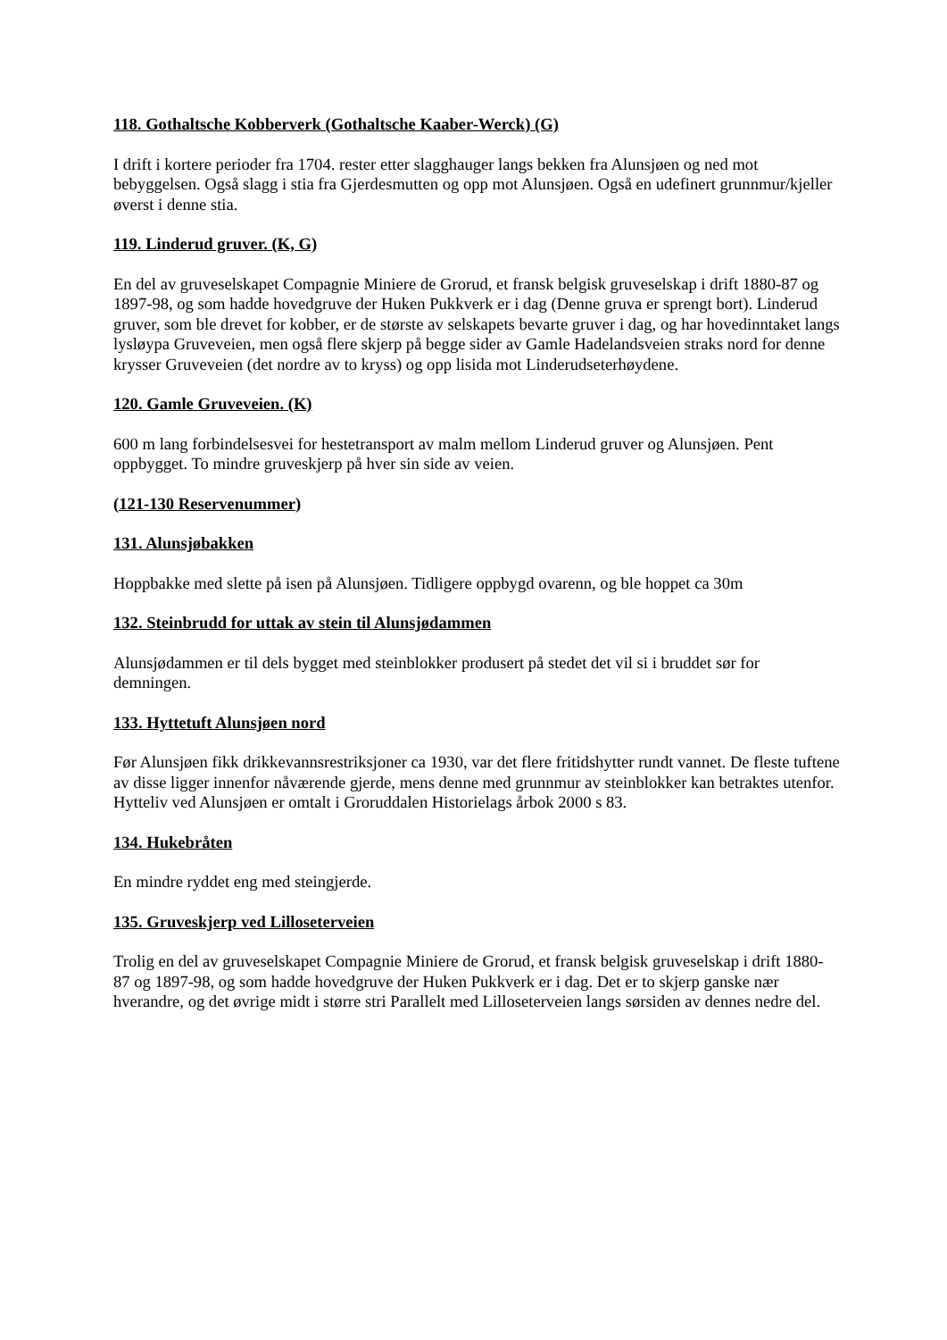118. Gothaltsche Kobberverk (Gothaltsche Kaaber-Werck) (G)
I drift i kortere perioder fra 1704. rester etter slagghauger langs bekken fra Alunsjøen og ned mot bebyggelsen. Også slagg i stia fra Gjerdesmutten og opp mot Alunsjøen. Også en udefinert grunnmur/kjeller øverst i denne stia.
119. Linderud gruver. (K, G)
En del av gruveselskapet Compagnie Miniere de Grorud, et fransk belgisk gruveselskap i drift 1880-87 og 1897-98, og som hadde hovedgruve der Huken Pukkverk er i dag (Denne gruva er sprengt bort). Linderud gruver, som ble drevet for kobber, er de største av selskapets bevarte gruver i dag, og har hovedinntaket langs lysløypa Gruveveien, men også flere skjerp på begge sider av Gamle Hadelandsveien straks nord for denne krysser Gruveveien (det nordre av to kryss) og opp lisida mot Linderudseterhøydene.
120. Gamle Gruveveien. (K)
600 m lang forbindelsesvei for hestetransport av malm mellom Linderud gruver og Alunsjøen. Pent oppbygget. To mindre gruveskjerp på hver sin side av veien.
(121-130 Reservenummer)
131. Alunsjøbakken
Hoppbakke med slette på isen på Alunsjøen. Tidligere oppbygd ovarenn, og ble hoppet ca 30m
132. Steinbrudd for uttak av stein til Alunsjødammen
Alunsjødammen er til dels bygget med steinblokker produsert på stedet det vil si i bruddet sør for demningen.
133. Hyttetuft Alunsjøen nord
Før Alunsjøen fikk drikkevannsrestriksjoner ca 1930, var det flere fritidshytter rundt vannet. De fleste tuftene av disse ligger innenfor nåværende gjerde, mens denne med grunnmur av steinblokker kan betraktes utenfor. Hytteliv ved Alunsjøen er omtalt i Groruddalen Historielags årbok 2000 s 83.
134. Hukebråten
En mindre ryddet eng med steingjerde.
135. Gruveskjerp ved Lilloseterveien
Trolig en del av gruveselskapet Compagnie Miniere de Grorud, et fransk belgisk gruveselskap i drift 1880-87 og 1897-98, og som hadde hovedgruve der Huken Pukkverk er i dag. Det er to skjerp ganske nær hverandre, og det øvrige midt i større stri Parallelt med Lilloseterveien langs sørsiden av dennes nedre del.